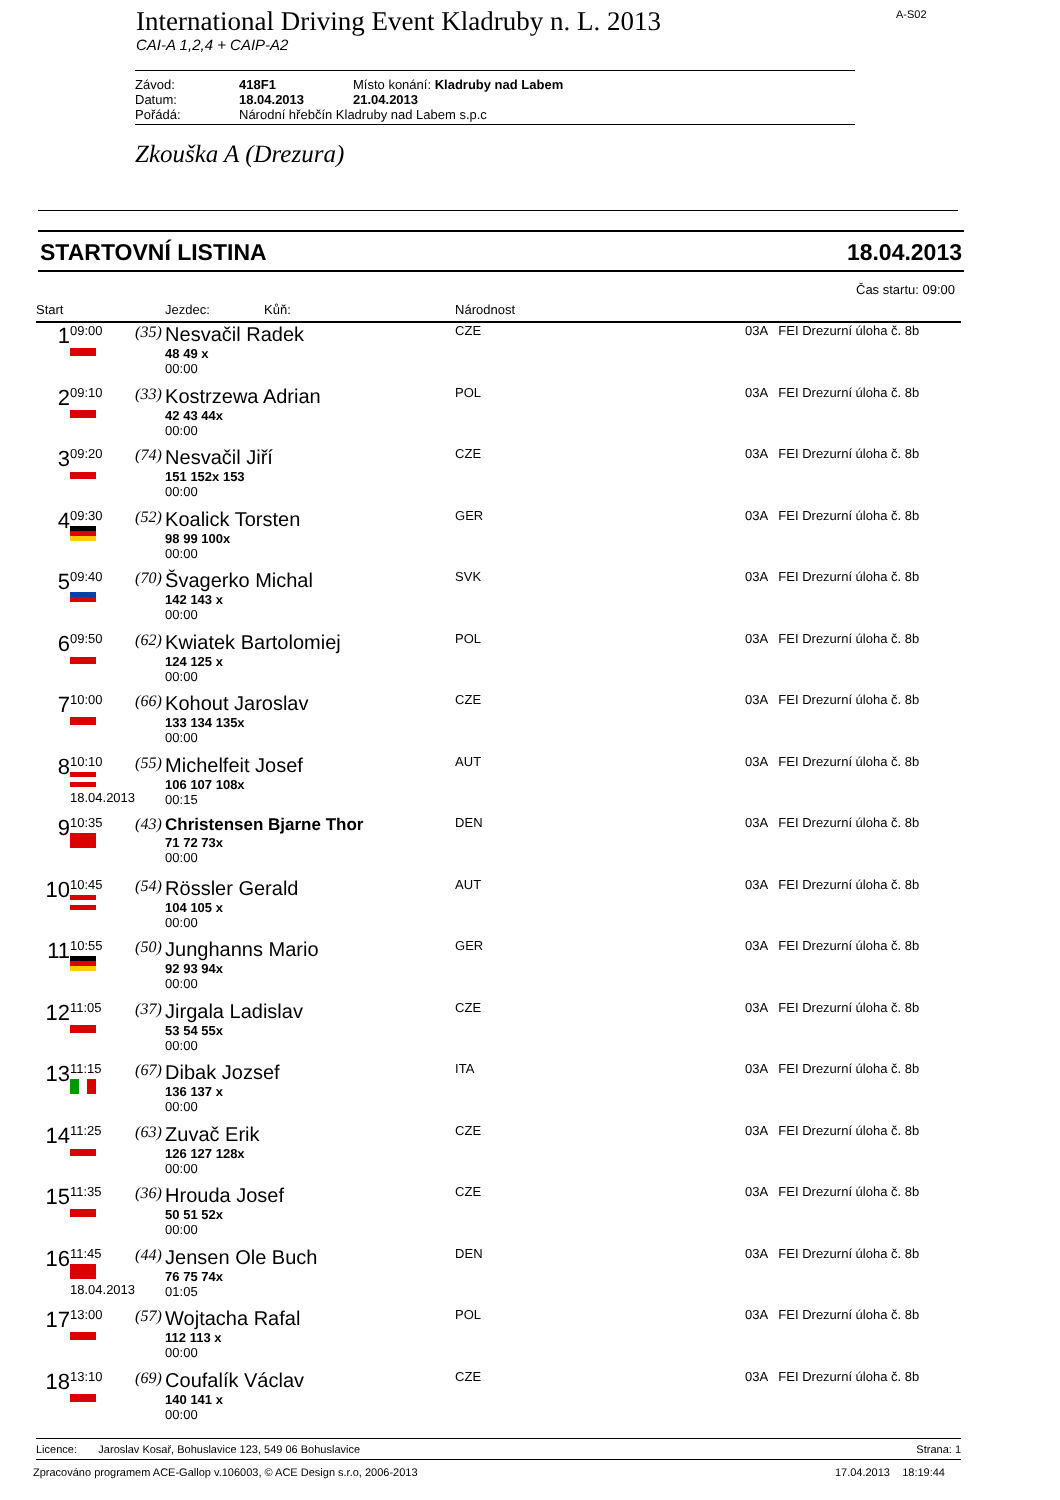International Driving Event Kladruby n. L. 2013
A-S02
CAI-A 1,2,4 + CAIP-A2
| Závod: | 418F1 | Místo konání: Kladruby nad Labem |
| Datum: | 18.04.2013 | 21.04.2013 |
| Pořádá: | Národní hřebčín Kladruby nad Labem s.p.c | |
Zkouška A (Drezura)
STARTOVNÍ LISTINA 18.04.2013
Čas startu: 09:00
| Start | | | Jezdec: Kůň: | Národnost | |
| --- | --- | --- | --- | --- | --- |
| 1 | 09:00 | (35) | Nesvačil Radek 48 49 x 00:00 | CZE | 03A FEI Drezurní úloha č. 8b |
| 2 | 09:10 | (33) | Kostrzewa Adrian 42 43 44x 00:00 | POL | 03A FEI Drezurní úloha č. 8b |
| 3 | 09:20 | (74) | Nesvačil Jiří 151 152x 153 00:00 | CZE | 03A FEI Drezurní úloha č. 8b |
| 4 | 09:30 | (52) | Koalick Torsten 98 99 100x 00:00 | GER | 03A FEI Drezurní úloha č. 8b |
| 5 | 09:40 | (70) | Švagerko Michal 142 143 x 00:00 | SVK | 03A FEI Drezurní úloha č. 8b |
| 6 | 09:50 | (62) | Kwiatek Bartolomiej 124 125 x 00:00 | POL | 03A FEI Drezurní úloha č. 8b |
| 7 | 10:00 | (66) | Kohout Jaroslav 133 134 135x 00:00 | CZE | 03A FEI Drezurní úloha č. 8b |
| 8 | 10:10 18.04.2013 | (55) | Michelfeit Josef 106 107 108x 00:15 | AUT | 03A FEI Drezurní úloha č. 8b |
| 9 | 10:35 | (43) | Christensen Bjarne Thor 71 72 73x 00:00 | DEN | 03A FEI Drezurní úloha č. 8b |
| 10 | 10:45 | (54) | Rössler Gerald 104 105 x 00:00 | AUT | 03A FEI Drezurní úloha č. 8b |
| 11 | 10:55 | (50) | Junghanns Mario 92 93 94x 00:00 | GER | 03A FEI Drezurní úloha č. 8b |
| 12 | 11:05 | (37) | Jirgala Ladislav 53 54 55x 00:00 | CZE | 03A FEI Drezurní úloha č. 8b |
| 13 | 11:15 | (67) | Dibak Jozsef 136 137 x 00:00 | ITA | 03A FEI Drezurní úloha č. 8b |
| 14 | 11:25 | (63) | Zuvač Erik 126 127 128x 00:00 | CZE | 03A FEI Drezurní úloha č. 8b |
| 15 | 11:35 | (36) | Hrouda Josef 50 51 52x 00:00 | CZE | 03A FEI Drezurní úloha č. 8b |
| 16 | 11:45 18.04.2013 | (44) | Jensen Ole Buch 76 75 74x 01:05 | DEN | 03A FEI Drezurní úloha č. 8b |
| 17 | 13:00 | (57) | Wojtacha Rafal 112 113 x 00:00 | POL | 03A FEI Drezurní úloha č. 8b |
| 18 | 13:10 | (69) | Coufalík Václav 140 141 x 00:00 | CZE | 03A FEI Drezurní úloha č. 8b |
Licence: Jaroslav Kosař, Bohuslavice 123, 549 06 Bohuslavice Strana: 1
Zpracováno programem ACE-Gallop v.106003, © ACE Design s.r.o, 2006-2013 17.04.2013 18:19:44